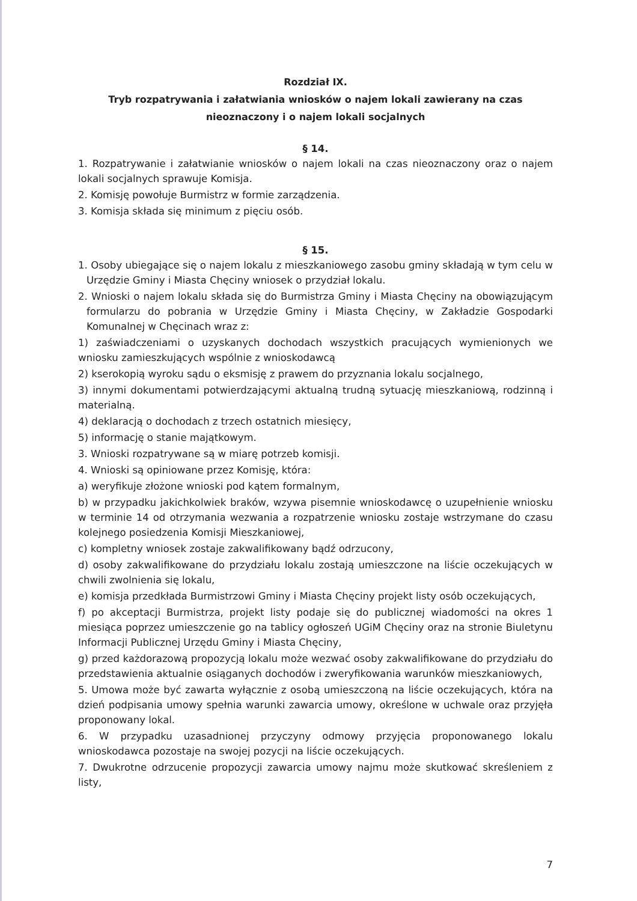Rozdział IX.
Tryb rozpatrywania i załatwiania wniosków o najem lokali zawierany na czas nieoznaczony i o najem lokali socjalnych
§ 14.
1. Rozpatrywanie i załatwianie wniosków o najem lokali na czas nieoznaczony oraz o najem lokali socjalnych sprawuje Komisja.
2. Komisję powołuje Burmistrz w formie zarządzenia.
3. Komisja składa się minimum z pięciu osób.
§ 15.
1. Osoby ubiegające się o najem lokalu z mieszkaniowego zasobu gminy składają w tym celu w Urzędzie Gminy i Miasta Chęciny wniosek o przydział lokalu.
2. Wnioski o najem lokalu składa się do Burmistrza Gminy i Miasta Chęciny na obowiązującym formularzu do pobrania w Urzędzie Gminy i Miasta Chęciny, w Zakładzie Gospodarki Komunalnej w Chęcinach wraz z:
1) zaświadczeniami o uzyskanych dochodach wszystkich pracujących wymienionych we wniosku zamieszkujących wspólnie z wnioskodawcą
2) kserokopią wyroku sądu o eksmisję z prawem do przyznania lokalu socjalnego,
3) innymi dokumentami potwierdzającymi aktualną trudną sytuację mieszkaniową, rodzinną i materialną.
4) deklaracją o dochodach z trzech ostatnich miesięcy,
5) informację o stanie majątkowym.
3. Wnioski rozpatrywane są w miarę potrzeb komisji.
4. Wnioski są opiniowane przez Komisję, która:
a) weryfikuje złożone wnioski pod kątem formalnym,
b) w przypadku jakichkolwiek braków, wzywa pisemnie wnioskodawcę o uzupełnienie wniosku w terminie 14 od otrzymania wezwania a rozpatrzenie wniosku zostaje wstrzymane do czasu kolejnego posiedzenia Komisji Mieszkaniowej,
c) kompletny wniosek zostaje zakwalifikowany bądź odrzucony,
d) osoby zakwalifikowane do przydziału lokalu zostają umieszczone na liście oczekujących w chwili zwolnienia się lokalu,
e) komisja przedkłada Burmistrzowi Gminy i Miasta Chęciny projekt listy osób oczekujących,
f) po akceptacji Burmistrza, projekt listy podaje się do publicznej wiadomości na okres 1 miesiąca poprzez umieszczenie go na tablicy ogłoszeń UGiM Chęciny oraz na stronie Biuletynu Informacji Publicznej Urzędu Gminy i Miasta Chęciny,
g) przed każdorazową propozycją lokalu może wezwać osoby zakwalifikowane do przydziału do przedstawienia aktualnie osiąganych dochodów i zweryfikowania warunków mieszkaniowych,
5. Umowa może być zawarta wyłącznie z osobą umieszczoną na liście oczekujących, która na dzień podpisania umowy spełnia warunki zawarcia umowy, określone w uchwale oraz przyjęła proponowany lokal.
6. W przypadku uzasadnionej przyczyny odmowy przyjęcia proponowanego lokalu wnioskodawca pozostaje na swojej pozycji na liście oczekujących.
7. Dwukrotne odrzucenie propozycji zawarcia umowy najmu może skutkować skreśleniem z listy,
7